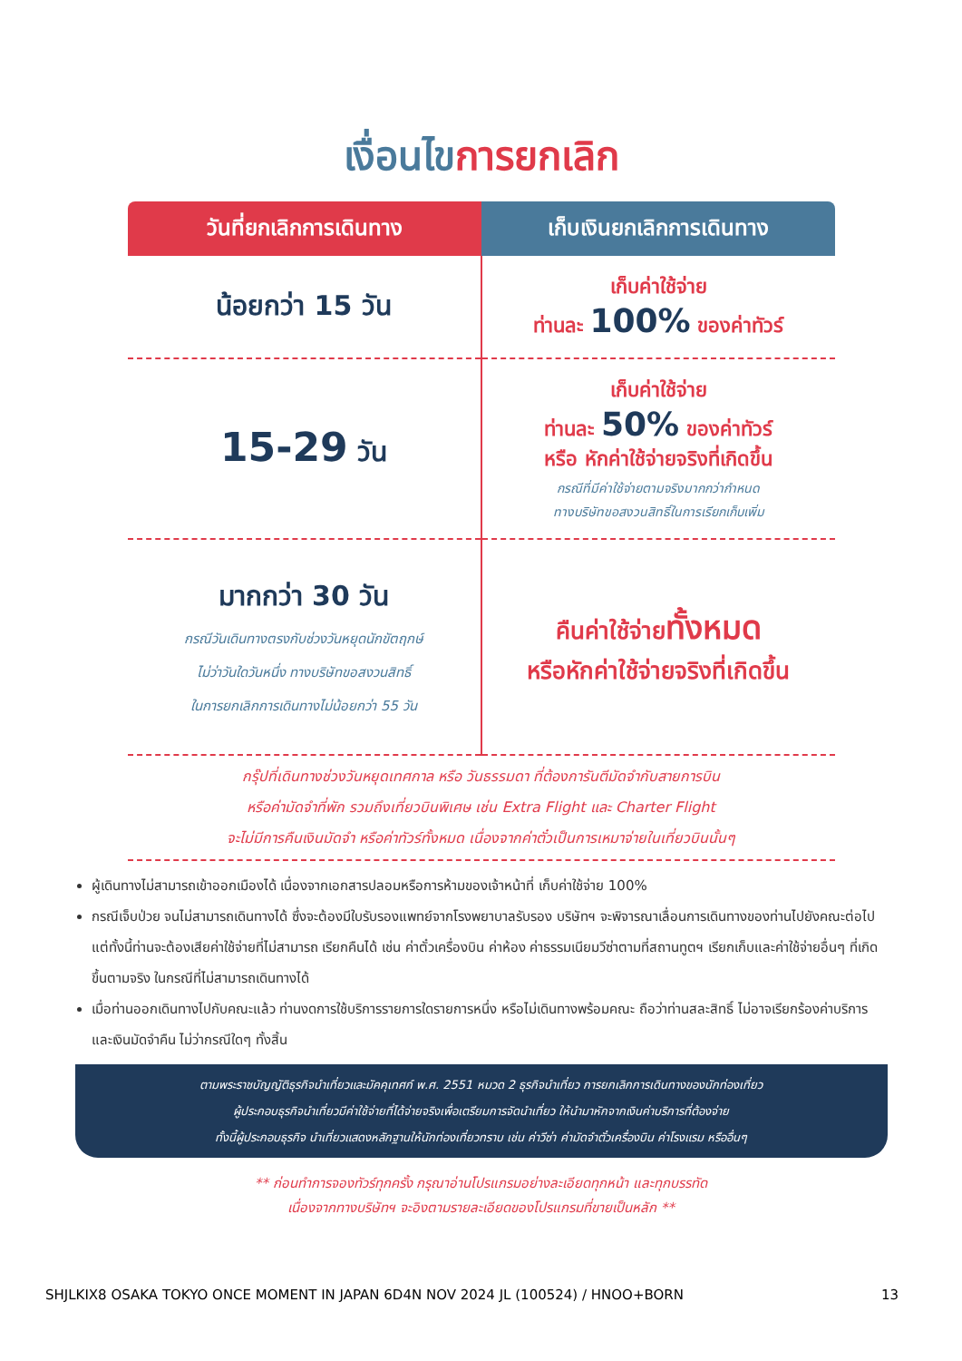เงื่อนไขการยกเลิก
| วันที่ยกเลิกการเดินทาง | เก็บเงินยกเลิกการเดินทาง |
| --- | --- |
| น้อยกว่า 15 วัน | เก็บค่าใช้จ่าย ท่านละ 100% ของค่าทัวร์ |
| 15-29 วัน | เก็บค่าใช้จ่าย ท่านละ 50% ของค่าทัวร์ หรือ หักค่าใช้จ่ายจริงที่เกิดขึ้น กรณีที่มีค่าใช้จ่ายตามจริงมากกว่ากำหนด ทางบริษัทขอสงวนสิทธิ์ในการเรียกเก็บเพิ่ม |
| มากกว่า 30 วัน กรณีวันเดินทางตรงกับช่วงวันหยุดนักขัตฤกษ์ ไม่ว่าวันใดวันหนึ่ง ทางบริษัทขอสงวนสิทธิ์ ในการยกเลิกการเดินทางไม่น้อยกว่า 55 วัน | คืนค่าใช้จ่าย ทั้งหมด หรือหักค่าใช้จ่ายจริงที่เกิดขึ้น |
กรุ๊ปที่เดินทางช่วงวันหยุดเทศกาล หรือ วันธรรมดา ที่ต้องการันตีมัดจำกับสายการบิน
หรือค่ามัดจำที่พัก รวมถึงเที่ยวบินพิเศษ เช่น Extra Flight และ Charter Flight
จะไม่มีการคืนเงินมัดจำ หรือค่าทัวร์ทั้งหมด เนื่องจากค่าตั๋วเป็นการเหมาจ่ายในเที่ยวบินนั้นๆ
ผู้เดินทางไม่สามารถเข้าออกเมืองได้ เนื่องจากเอกสารปลอมหรือการห้ามของเจ้าหน้าที่ เก็บค่าใช้จ่าย 100%
กรณีเจ็บป่วย จนไม่สามารถเดินทางได้ ซึ่งจะต้องมีใบรับรองแพทย์จากโรงพยาบาลรับรอง บริษัทฯ จะพิจารณาเลื่อนการเดินทางของท่านไปยังคณะต่อไป แต่ทั้งนี้ท่านจะต้องเสียค่าใช้จ่ายที่ไม่สามารถ เรียกคืนได้ เช่น ค่าตั๋วเครื่องบิน ค่าห้อง ค่าธรรมเนียมวีซ่าตามที่สถานทูตฯ เรียกเก็บและค่าใช้จ่ายอื่นๆ ที่เกิดขึ้นตามจริง ในกรณีที่ไม่สามารถเดินทางได้
เมื่อท่านออกเดินทางไปกับคณะแล้ว ท่านงดการใช้บริการรายการใดรายการหนึ่ง หรือไม่เดินทางพร้อมคณะ ถือว่าท่านสละสิทธิ์ ไม่อาจเรียกร้องค่าบริการ และเงินมัดจำคืน ไม่ว่ากรณีใดๆ ทั้งสิ้น
ตามพระราชบัญญัติธุรกิจนำเที่ยวและมัคคุเทศก์ พ.ศ. 2551 หมวด 2 ธุรกิจนำเที่ยว การยกเลิกการเดินทางของนักท่องเที่ยว
ผู้ประกอบธุรกิจนำเที่ยวมีค่าใช้จ่ายที่ได้จ่ายจริงเพื่อเตรียมการจัดนำเที่ยว ให้นำมาหักจากเงินค่าบริการที่ต้องจ่าย
ทั้งนี้ผู้ประกอบธุรกิจ นำเที่ยวแสดงหลักฐานให้นักท่องเที่ยวทราบ เช่น ค่าวีซ่า ค่ามัดจำตั๋วเครื่องบิน ค่าโรงแรม หรืออื่นๆ
** ก่อนทำการจองทัวร์ทุกครั้ง กรุณาอ่านโปรแกรมอย่างละเอียดทุกหน้า และทุกบรรทัด
เนื่องจากทางบริษัทฯ จะอิงตามรายละเอียดของโปรแกรมที่ขายเป็นหลัก **
SHJLKIX8 OSAKA TOKYO ONCE MOMENT IN JAPAN 6D4N NOV 2024 JL (100524) / HNOO+BORN 13